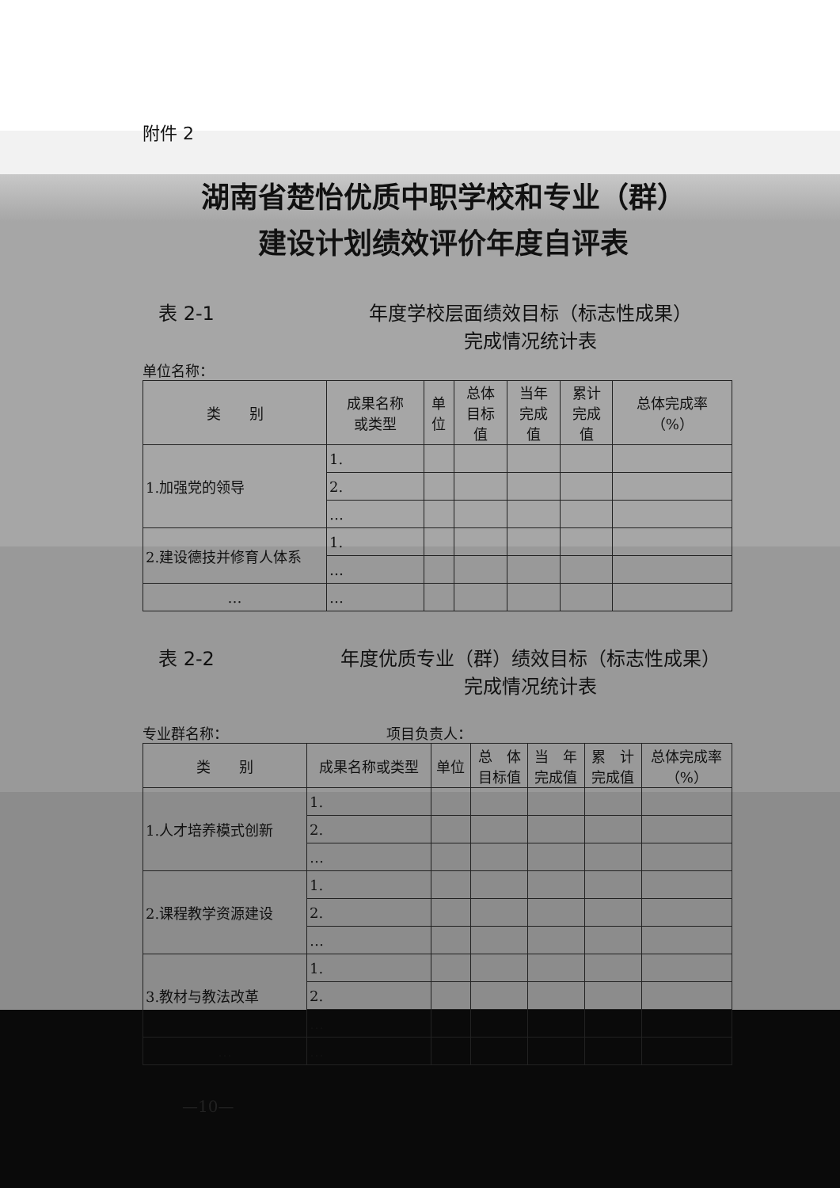附件 2
湖南省楚怡优质中职学校和专业（群）
建设计划绩效评价年度自评表
表 2-1 年度学校层面绩效目标（标志性成果）
完成情况统计表
单位名称：
| 类 别 | 成果名称 或类型 | 单 位 | 总体 目标 值 | 当年 完成 值 | 累计 完成 值 | 总体完成率 （%） |
| --- | --- | --- | --- | --- | --- | --- |
| 1.加强党的领导 | 1. | | | | | |
| | 2. | | | | | |
| | … | | | | | |
| 2.建设德技并修育人体系 | 1. | | | | | |
| | … | | | | | |
| … | … | | | | | |
表 2-2 年度优质专业（群）绩效目标（标志性成果）
完成情况统计表
专业群名称： 项目负责人：
| 类 别 | 成果名称或类型 | 单位 | 总 体 目标值 | 当 年 完成值 | 累 计 完成值 | 总体完成率 （%） |
| --- | --- | --- | --- | --- | --- | --- |
| 1.人才培养模式创新 | 1. | | | | | |
| | 2. | | | | | |
| | … | | | | | |
| 2.课程教学资源建设 | 1. | | | | | |
| | 2. | | | | | |
| | … | | | | | |
| 3.教材与教法改革 | 1. | | | | | |
| | 2. | | | | | |
| | … | | | | | |
| … | … | | | | | |
—10—